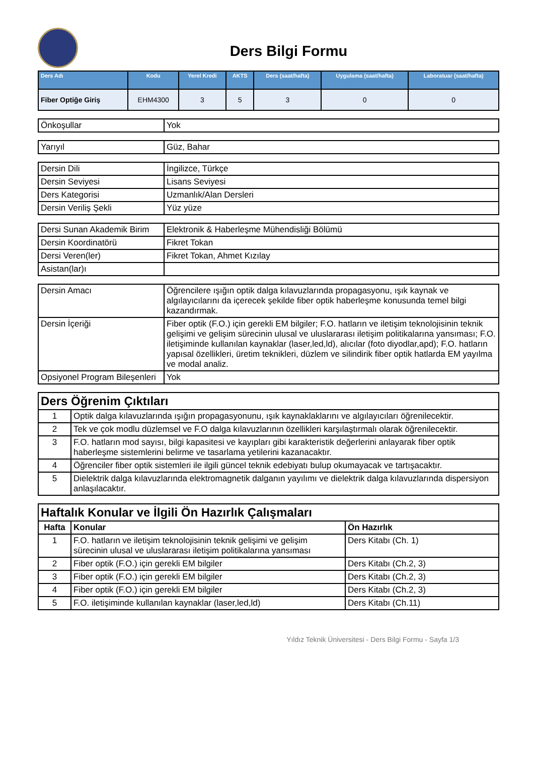Ders Bilgi Formu
| Ders Adı | Kodu | Yerel Kredi | AKTS | Ders (saat/hafta) | Uygulama (saat/hafta) | Laboratuar (saat/hafta) |
| --- | --- | --- | --- | --- | --- | --- |
| Fiber Optiğe Giriş | EHM4300 | 3 | 5 | 3 | 0 | 0 |
| Önkoşullar | Yok |
| Yarıyıl | Güz, Bahar |
| Dersin Dili | İngilizce, Türkçe |
| Dersin Seviyesi | Lisans Seviyesi |
| Ders Kategorisi | Uzmanlık/Alan Dersleri |
| Dersin Veriliş Şekli | Yüz yüze |
| Dersi Sunan Akademik Birim | Elektronik & Haberleşme Mühendisliği Bölümü |
| Dersin Koordinatörü | Fikret Tokan |
| Dersi Veren(ler) | Fikret Tokan, Ahmet Kızılay |
| Asistan(lar)ı | |
| Dersin Amacı | Öğrencilere ışığın optik dalga kılavuzlarında propagasyonu, ışık kaynak ve algılayıcılarını da içerecek şekilde fiber optik haberleşme konusunda temel bilgi kazandırmak. |
| Dersin İçeriği | Fiber optik (F.O.) için gerekli EM bilgiler; F.O. hatların ve iletişim teknolojisinin teknik gelişimi ve gelişim sürecinin ulusal ve uluslararası iletişim politikalarına yansıması; F.O. iletişiminde kullanılan kaynaklar (laser,led,ld), alıcılar (foto diyodlar,apd); F.O. hatların yapısal özellikleri, üretim teknikleri, düzlem ve silindirik fiber optik hatlarda EM yayılma ve modal analiz. |
| Opsiyonel Program Bileşenleri | Yok |
| Ders Öğrenim Çıktıları | |
| --- | --- |
| 1 | Optik dalga kılavuzlarında ışığın propagasyonunu, ışık kaynaklaklarını ve algılayıcıları öğrenilecektir. |
| 2 | Tek ve çok modlu düzlemsel ve F.O dalga kılavuzlarının özellikleri karşılaştırmalı olarak öğrenilecektir. |
| 3 | F.O. hatların mod sayısı, bilgi kapasitesi ve kayıpları gibi karakteristik değerlerini anlayarak fiber optik haberleşme sistemlerini belirme ve tasarlama yetilerini kazanacaktır. |
| 4 | Öğrenciler fiber optik sistemleri ile ilgili güncel teknik edebiyatı bulup okumayacak ve tartışacaktır. |
| 5 | Dielektrik dalga kılavuzlarında elektromagnetik dalganın yayılımı ve dielektrik dalga kılavuzlarında dispersiyon anlaşılacaktır. |
| Haftalık Konular ve İlgili Ön Hazırlık Çalışmaları | | |
| --- | --- | --- |
| Hafta | Konular | Ön Hazırlık |
| 1 | F.O. hatların ve iletişim teknolojisinin teknik gelişimi ve gelişim sürecinin ulusal ve uluslararası iletişim politikalarına yansıması | Ders Kitabı (Ch. 1) |
| 2 | Fiber optik (F.O.) için gerekli EM bilgiler | Ders Kitabı (Ch.2, 3) |
| 3 | Fiber optik (F.O.) için gerekli EM bilgiler | Ders Kitabı (Ch.2, 3) |
| 4 | Fiber optik (F.O.) için gerekli EM bilgiler | Ders Kitabı (Ch.2, 3) |
| 5 | F.O. iletişiminde kullanılan kaynaklar (laser,led,ld) | Ders Kitabı (Ch.11) |
Yıldız Teknik Üniversitesi - Ders Bilgi Formu - Sayfa 1/3